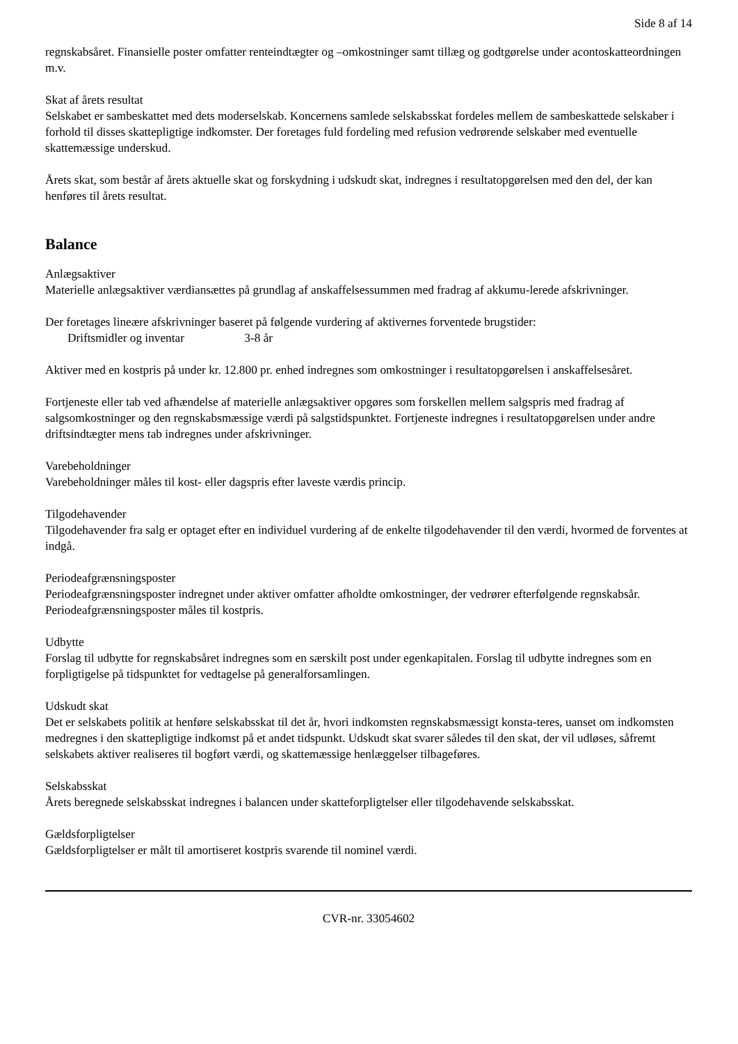Side 8 af 14
regnskabsåret. Finansielle poster omfatter renteindtægter og –omkostninger samt tillæg og godtgørelse under acontoskatteordningen m.v.
Skat af årets resultat
Selskabet er sambeskattet med dets moderselskab. Koncernens samlede selskabsskat fordeles mellem de sambeskattede selskaber i forhold til disses skattepligtige indkomster. Der foretages fuld fordeling med refusion vedrørende selskaber med eventuelle skattemæssige underskud.
Årets skat, som består af årets aktuelle skat og forskydning i udskudt skat, indregnes i resultatopgørelsen med den del, der kan henføres til årets resultat.
Balance
Anlægsaktiver
Materielle anlægsaktiver værdiansættes på grundlag af anskaffelsessummen med fradrag af akkumu-lerede afskrivninger.
Der foretages lineære afskrivninger baseret på følgende vurdering af aktivernes forventede brugstider:
Driftsmidler og inventar 3-8 år
Aktiver med en kostpris på under kr. 12.800 pr. enhed indregnes som omkostninger i resultatopgørelsen i anskaffelsesåret.
Fortjeneste eller tab ved afhændelse af materielle anlægsaktiver opgøres som forskellen mellem salgspris med fradrag af salgsomkostninger og den regnskabsmæssige værdi på salgstidspunktet. Fortjeneste indregnes i resultatopgørelsen under andre driftsindtægter mens tab indregnes under afskrivninger.
Varebeholdninger
Varebeholdninger måles til kost- eller dagspris efter laveste værdis princip.
Tilgodehavender
Tilgodehavender fra salg er optaget efter en individuel vurdering af de enkelte tilgodehavender til den værdi, hvormed de forventes at indgå.
Periodeafgrænsningsposter
Periodeafgrænsningsposter indregnet under aktiver omfatter afholdte omkostninger, der vedrører efterfølgende regnskabsår. Periodeafgrænsningsposter måles til kostpris.
Udbytte
Forslag til udbytte for regnskabsåret indregnes som en særskilt post under egenkapitalen. Forslag til udbytte indregnes som en forpligtigelse på tidspunktet for vedtagelse på generalforsamlingen.
Udskudt skat
Det er selskabets politik at henføre selskabsskat til det år, hvori indkomsten regnskabsmæssigt konsta-teres, uanset om indkomsten medregnes i den skattepligtige indkomst på et andet tidspunkt. Udskudt skat svarer således til den skat, der vil udløses, såfremt selskabets aktiver realiseres til bogført værdi, og skattemæssige henlæggelser tilbageføres.
Selskabsskat
Årets beregnede selskabsskat indregnes i balancen under skatteforpligtelser eller tilgodehavende selskabsskat.
Gældsforpligtelser
Gældsforpligtelser er målt til amortiseret kostpris svarende til nominel værdi.
CVR-nr. 33054602